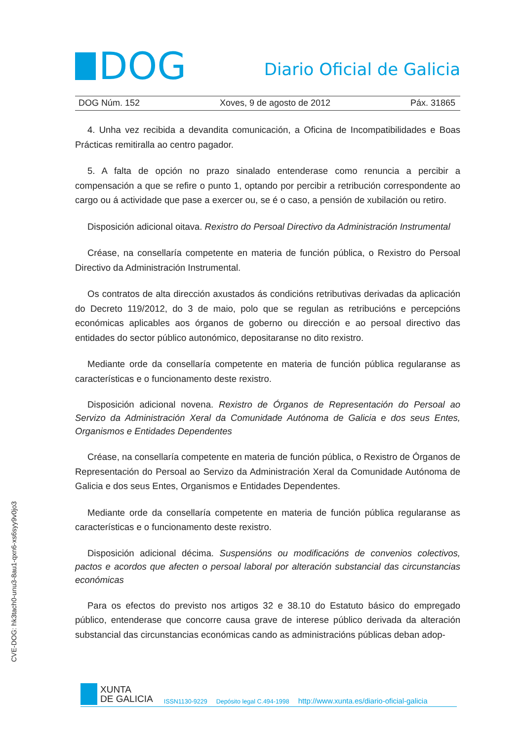DOG
Diario Oficial de Galicia
DOG Núm. 152 Xoves, 9 de agosto de 2012 Páx. 31865
4. Unha vez recibida a devandita comunicación, a Oficina de Incompatibilidades e Boas Prácticas remitiralla ao centro pagador.
5. A falta de opción no prazo sinalado entenderase como renuncia a percibir a compensación a que se refire o punto 1, optando por percibir a retribución correspondente ao cargo ou á actividade que pase a exercer ou, se é o caso, a pensión de xubilación ou retiro.
Disposición adicional oitava. Rexistro do Persoal Directivo da Administración Instrumental
Créase, na consellaría competente en materia de función pública, o Rexistro do Persoal Directivo da Administración Instrumental.
Os contratos de alta dirección axustados ás condicións retributivas derivadas da aplicación do Decreto 119/2012, do 3 de maio, polo que se regulan as retribucións e percepcións económicas aplicables aos órganos de goberno ou dirección e ao persoal directivo das entidades do sector público autonómico, depositaranse no dito rexistro.
Mediante orde da consellaría competente en materia de función pública regularanse as características e o funcionamento deste rexistro.
Disposición adicional novena. Rexistro de Órganos de Representación do Persoal ao Servizo da Administración Xeral da Comunidade Autónoma de Galicia e dos seus Entes, Organismos e Entidades Dependentes
Créase, na consellaría competente en materia de función pública, o Rexistro de Órganos de Representación do Persoal ao Servizo da Administración Xeral da Comunidade Autónoma de Galicia e dos seus Entes, Organismos e Entidades Dependentes.
Mediante orde da consellaría competente en materia de función pública regularanse as características e o funcionamento deste rexistro.
Disposición adicional décima. Suspensións ou modificacións de convenios colectivos, pactos e acordos que afecten o persoal laboral por alteración substancial das circunstancias económicas
Para os efectos do previsto nos artigos 32 e 38.10 do Estatuto básico do empregado público, entenderase que concorre causa grave de interese público derivada da alteración substancial das circunstancias económicas cando as administracións públicas deban adop-
CVE-DOG: hk3tach0-unu3-8au1-qxn6-xs6syy9v0jo3
XUNTA
DE GALICIA
ISSN1130-9229 Depósito legal C.494-1998 http://www.xunta.es/diario-oficial-galicia